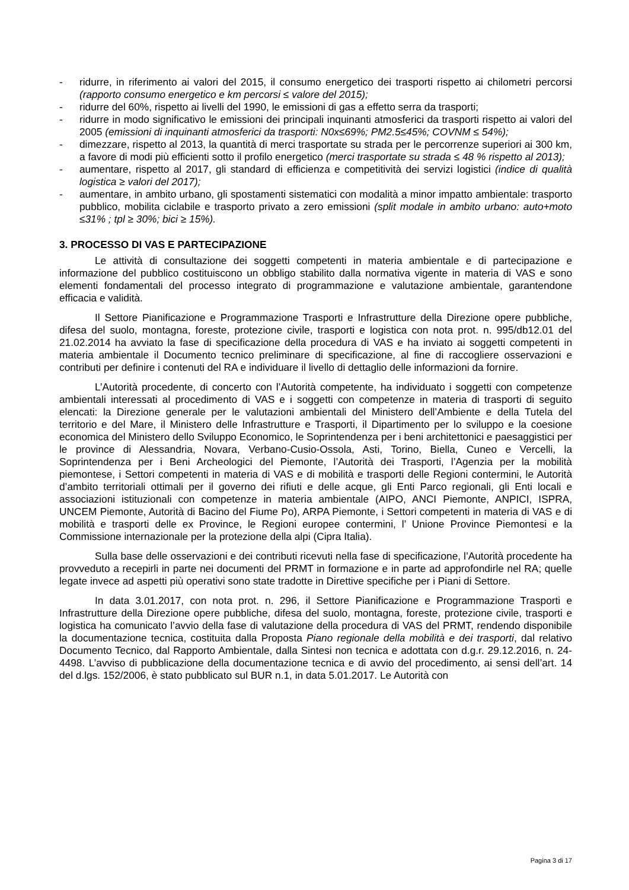- ridurre, in riferimento ai valori del 2015, il consumo energetico dei trasporti rispetto ai chilometri percorsi (rapporto consumo energetico e km percorsi ≤ valore del 2015);
- ridurre del 60%, rispetto ai livelli del 1990, le emissioni di gas a effetto serra da trasporti;
- ridurre in modo significativo le emissioni dei principali inquinanti atmosferici da trasporti rispetto ai valori del 2005 (emissioni di inquinanti atmosferici da trasporti: N0x≤69%; PM2.5≤45%; COVNM ≤ 54%);
- dimezzare, rispetto al 2013, la quantità di merci trasportate su strada per le percorrenze superiori ai 300 km, a favore di modi più efficienti sotto il profilo energetico (merci trasportate su strada ≤ 48 % rispetto al 2013);
- aumentare, rispetto al 2017, gli standard di efficienza e competitività dei servizi logistici (indice di qualità logistica ≥ valori del 2017);
- aumentare, in ambito urbano, gli spostamenti sistematici con modalità a minor impatto ambientale: trasporto pubblico, mobilita ciclabile e trasporto privato a zero emissioni (split modale in ambito urbano: auto+moto ≤31% ; tpl ≥ 30%; bici ≥ 15%).
3. PROCESSO DI VAS E PARTECIPAZIONE
Le attività di consultazione dei soggetti competenti in materia ambientale e di partecipazione e informazione del pubblico costituiscono un obbligo stabilito dalla normativa vigente in materia di VAS e sono elementi fondamentali del processo integrato di programmazione e valutazione ambientale, garantendone efficacia e validità.
Il Settore Pianificazione e Programmazione Trasporti e Infrastrutture della Direzione opere pubbliche, difesa del suolo, montagna, foreste, protezione civile, trasporti e logistica con nota prot. n. 995/db12.01 del 21.02.2014 ha avviato la fase di specificazione della procedura di VAS e ha inviato ai soggetti competenti in materia ambientale il Documento tecnico preliminare di specificazione, al fine di raccogliere osservazioni e contributi per definire i contenuti del RA e individuare il livello di dettaglio delle informazioni da fornire.
L’Autorità procedente, di concerto con l’Autorità competente, ha individuato i soggetti con competenze ambientali interessati al procedimento di VAS e i soggetti con competenze in materia di trasporti di seguito elencati: la Direzione generale per le valutazioni ambientali del Ministero dell’Ambiente e della Tutela del territorio e del Mare, il Ministero delle Infrastrutture e Trasporti, il Dipartimento per lo sviluppo e la coesione economica del Ministero dello Sviluppo Economico, le Soprintendenza per i beni architettonici e paesaggistici per le province di Alessandria, Novara, Verbano-Cusio-Ossola, Asti, Torino, Biella, Cuneo e Vercelli, la Soprintendenza per i Beni Archeologici del Piemonte, l’Autorità dei Trasporti, l’Agenzia per la mobilità piemontese, i Settori competenti in materia di VAS e di mobilità e trasporti delle Regioni contermini, le Autorità d’ambito territoriali ottimali per il governo dei rifiuti e delle acque, gli Enti Parco regionali, gli Enti locali e associazioni istituzionali con competenze in materia ambientale (AIPO, ANCI Piemonte, ANPICI, ISPRA, UNCEM Piemonte, Autorità di Bacino del Fiume Po), ARPA Piemonte, i Settori competenti in materia di VAS e di mobilità e trasporti delle ex Province, le Regioni europee contermini, l’ Unione Province Piemontesi e la Commissione internazionale per la protezione della alpi (Cipra Italia).
Sulla base delle osservazioni e dei contributi ricevuti nella fase di specificazione, l’Autorità procedente ha provveduto a recepirli in parte nei documenti del PRMT in formazione e in parte ad approfondirle nel RA; quelle legate invece ad aspetti più operativi sono state tradotte in Direttive specifiche per i Piani di Settore.
In data 3.01.2017, con nota prot. n. 296, il Settore Pianificazione e Programmazione Trasporti e Infrastrutture della Direzione opere pubbliche, difesa del suolo, montagna, foreste, protezione civile, trasporti e logistica ha comunicato l’avvio della fase di valutazione della procedura di VAS del PRMT, rendendo disponibile la documentazione tecnica, costituita dalla Proposta Piano regionale della mobilità e dei trasporti, dal relativo Documento Tecnico, dal Rapporto Ambientale, dalla Sintesi non tecnica e adottata con d.g.r. 29.12.2016, n. 24-4498. L’avviso di pubblicazione della documentazione tecnica e di avvio del procedimento, ai sensi dell’art. 14 del d.lgs. 152/2006, è stato pubblicato sul BUR n.1, in data 5.01.2017. Le Autorità con
Pagina 3 di 17